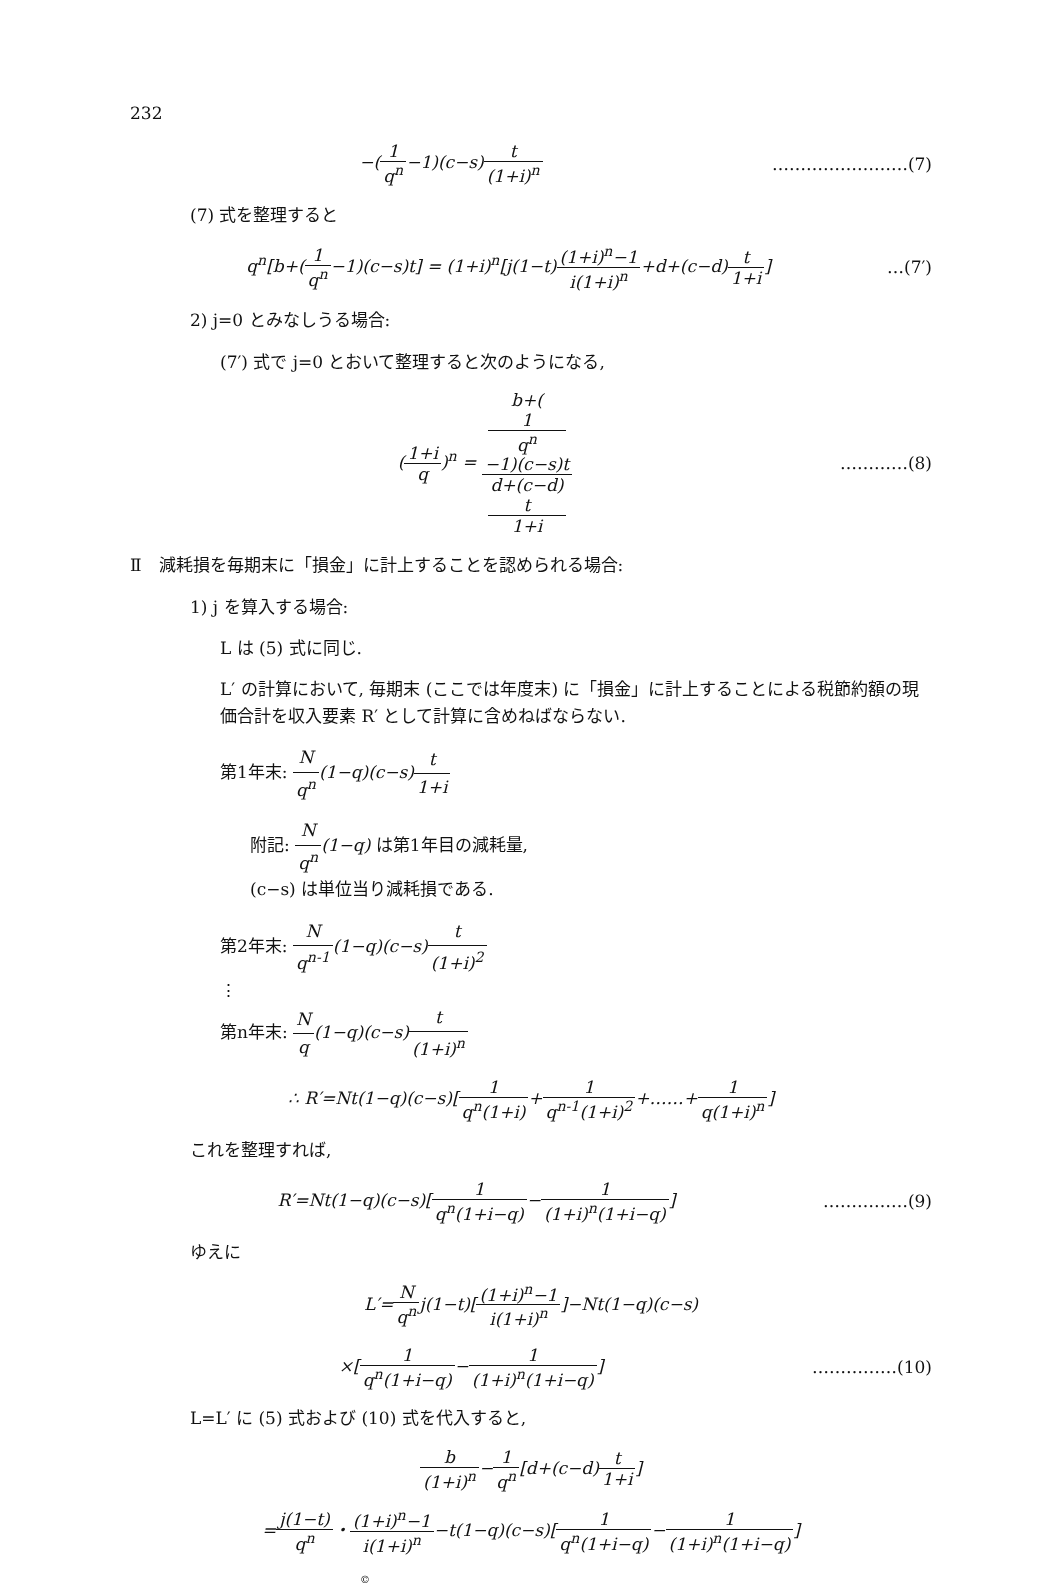232
−(1 q<sup>n</sup>−1)(c−s)t (1+i)<sup>n</sup> ……………………(7)
(7) 式を整理すると
q<sup>n</sup>[b+(1 q<sup>n</sup>−1)(c−s)t] = (1+i)<sup>n</sup>[j(1−t)(1+i)<sup>n</sup>−1 i(1+i)<sup>n</sup>+d+(c−d)t 1+i]
…(7′)
2) j=0 とみなしうる場合:
(7′) 式で j=0 とおいて整理すると次のようになる,
(1+i q)<sup>n</sup> = b+(1
q<sup>n</sup>
−1)(c−s)t d+(c−d)
t
1+i
…………(8)
Ⅱ　減耗損を毎期末に「損金」に計上することを認められる場合:
1) j を算入する場合:
L は (5) 式に同じ.
L′ の計算において, 毎期末 (ここでは年度末) に「損金」に計上することによる税節約額の現価合計を収入要素 R′ として計算に含めねばならない.
第1年末: N q<sup>n</sup>(1−q)(c−s)t 1+i
附記: N q<sup>n</sup>(1−q) は第1年目の減耗量,
(c−s) は単位当り減耗損である.
第2年末: N q<sup>n-1</sup>(1−q)(c−s)t (1+i)<sup>2</sup>
⋮
第n年末: N q(1−q)(c−s)t (1+i)<sup>n</sup>
∴ R′=Nt(1−q)(c−s)[1 q<sup>n</sup>(1+i)+1 q<sup>n-1</sup>(1+i)<sup>2</sup>+……+1 q(1+i)<sup>n</sup>]
これを整理すれば,
R′=Nt(1−q)(c−s)[1 q<sup>n</sup>(1+i−q)−1 (1+i)<sup>n</sup>(1+i−q)]
……………(9)
ゆえに
L′=N q<sup>n</sup>j(1−t)[(1+i)<sup>n</sup>−1 i(1+i)<sup>n</sup>]−Nt(1−q)(c−s)
×[1 q<sup>n</sup>(1+i−q)−1 (1+i)<sup>n</sup>(1+i−q)] ……………(10)
L=L′ に (5) 式および (10) 式を代入すると,
b (1+i)<sup>n</sup>−1 q<sup>n</sup>[d+(c−d)t 1+i]
=j(1−t) q<sup>n</sup>・(1+i)<sup>n</sup>−1 i(1+i)<sup>n</sup>−t(1−q)(c−s)[1 q<sup>n</sup>(1+i−q)−1 (1+i)<sup>n</sup>(1+i−q)]
©